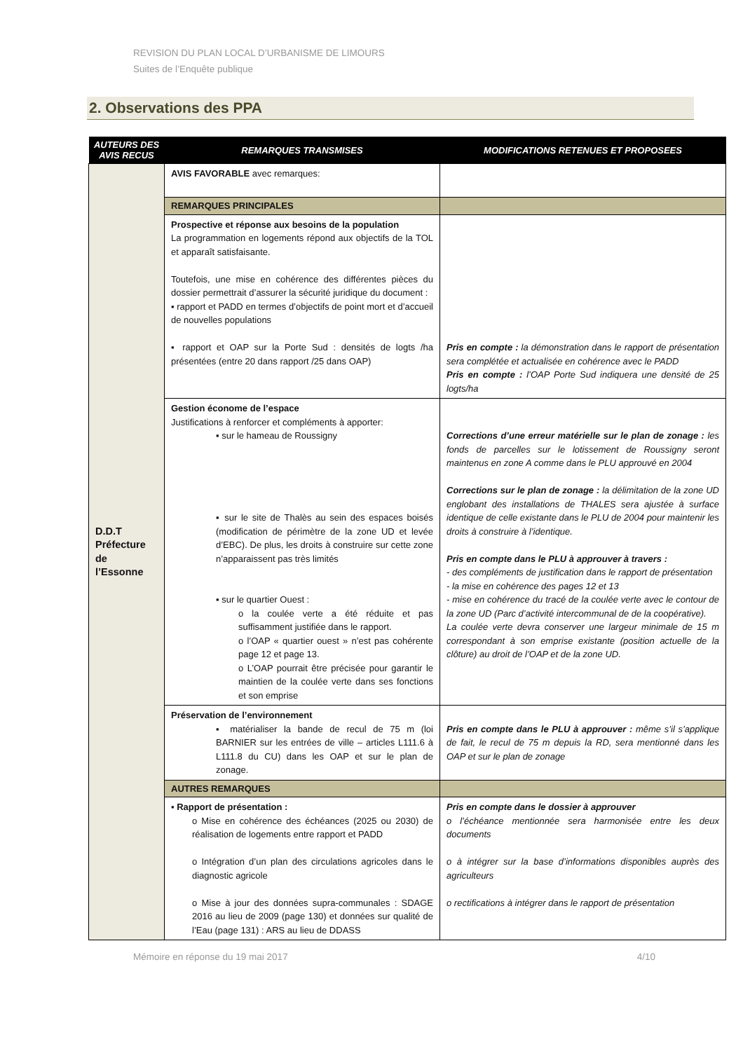REVISION DU PLAN LOCAL D’URBANISME DE LIMOURS
Suites de l’Enquête publique
2. Observations des PPA
| AUTEURS DES AVIS RECUS | REMARQUES TRANSMISES | MODIFICATIONS RETENUES ET PROPOSEES |
| --- | --- | --- |
| D.D.T Préfecture de l’Essonne | AVIS FAVORABLE avec remarques: | |
| | REMARQUES PRINCIPALES | |
| | Prospective et réponse aux besoins de la population La programmation en logements répond aux objectifs de la TOL et apparaît satisfaisante. Toutefois, une mise en cohérence des différentes pièces du dossier permettrait d’assurer la sécurité juridique du document : ▪ rapport et PADD en termes d’objectifs de point mort et d’accueil de nouvelles populations ▪ rapport et OAP sur la Porte Sud : densités de logts /ha présentées (entre 20 dans rapport /25 dans OAP) | Pris en compte : la démonstration dans le rapport de présentation sera complétée et actualisée en cohérence avec le PADD Pris en compte : l’OAP Porte Sud indiquera une densité de 25 logts/ha |
| | Gestion économe de l’espace Justifications à renforcer et compléments à apporter: ▪ sur le hameau de Roussigny ▪ sur le site de Thalès au sein des espaces boisés (modification de périmètre de la zone UD et levée d’EBC). De plus, les droits à construire sur cette zone n’apparaissent pas très limités ▪ sur le quartier Ouest : o la coulée verte a été réduite et pas suffisamment justifiée dans le rapport. o l’OAP « quartier ouest » n’est pas cohérente page 12 et page 13. o L’OAP pourrait être précisée pour garantir le maintien de la coulée verte dans ses fonctions et son emprise | Corrections d’une erreur matérielle sur le plan de zonage : les fonds de parcelles sur le lotissement de Roussigny seront maintenus en zone A comme dans le PLU approuvé en 2004 Corrections sur le plan de zonage : la délimitation de la zone UD englobant des installations de THALES sera ajustée à surface identique de celle existante dans le PLU de 2004 pour maintenir les droits à construire à l’identique. Pris en compte dans le PLU à approuver à travers : - des compléments de justification dans le rapport de présentation - la mise en cohérence des pages 12 et 13 - mise en cohérence du tracé de la coulée verte avec le contour de la zone UD (Parc d’activité intercommunal de de la coopérative). La coulée verte devra conserver une largeur minimale de 15 m correspondant à son emprise existante (position actuelle de la clôture) au droit de l’OAP et de la zone UD. |
| | Préservation de l’environnement ▪ matérialiser la bande de recul de 75 m (loi BARNIER sur les entrées de ville – articles L111.6 à L111.8 du CU) dans les OAP et sur le plan de zonage. | Pris en compte dans le PLU à approuver : même s’il s’applique de fait, le recul de 75 m depuis la RD, sera mentionné dans les OAP et sur le plan de zonage |
| | AUTRES REMARQUES | |
| | ▪ Rapport de présentation : o Mise en cohérence des échéances (2025 ou 2030) de réalisation de logements entre rapport et PADD o Intégration d’un plan des circulations agricoles dans le diagnostic agricole o Mise à jour des données supra-communales : SDAGE 2016 au lieu de 2009 (page 130) et données sur qualité de l’Eau (page 131) : ARS au lieu de DDASS | Pris en compte dans le dossier à approuver o l’échéance mentionnée sera harmonisée entre les deux documents o à intégrer sur la base d’informations disponibles auprès des agriculteurs o rectifications à intégrer dans le rapport de présentation |
Mémoire en réponse du 19 mai 2017 4/10